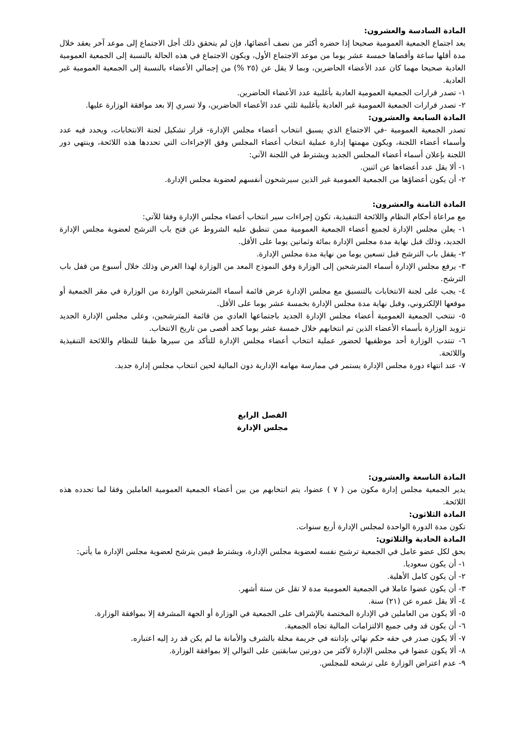المادة السادسة والعشرون:
يعد اجتماع الجمعية العمومية صحيحا إذا حضره أكثر من نصف أعضائها، فإن لم يتحقق ذلك أجل الاجتماع إلى موعد آخر يعقد خلال مدة أقلها ساعة وأقصاها خمسة عشر يوما من موعد الاجتماع الأول، ويكون الاجتماع في هذه الحالة بالنسبة إلى الجمعية العمومية العادية صحيحا مهما كان عدد الأعضاء الحاضرين، وبما لا يقل عن (٢٥ %) من إجمالي الأعضاء بالنسبة إلى الجمعية العمومية غير العادية.
١- تصدر قرارات الجمعية العمومية العادية بأغلبية عدد الأعضاء الحاضرين.
٢- تصدر قرارات الجمعية العمومية غير العادية بأغلبية ثلثي عدد الأعضاء الحاضرين، ولا تسري إلا بعد موافقة الوزارة عليها.
المادة السابعة والعشرون:
تصدر الجمعية العمومية -في الاجتماع الذي يسبق انتخاب أعضاء مجلس الإدارة- قرار تشكيل لجنة الانتخابات، ويحدد فيه عدد وأسماء أعضاء اللجنة، ويكون مهمتها إدارة عملية انتخاب أعضاء المجلس وفق الإجراءات التي تحددها هذه اللائحة، وينتهي دور اللجنة بإعلان أسماء أعضاء المجلس الجديد ويشترط في اللجنة الآتي:
١- ألا يقل عدد أعضاءها عن اثنين.
٢- أن يكون أعضاؤها من الجمعية العمومية غير الذين سيرشحون أنفسهم لعضوية مجلس الإدارة.
المادة الثامنة والعشرون:
مع مراعاة أحكام النظام واللائحة التنفيذية، تكون إجراءات سير انتخاب أعضاء مجلس الإدارة وفقا للآتي:
١- يعلن مجلس الإدارة لجميع أعضاء الجمعية العمومية ممن تنطبق عليه الشروط عن فتح باب الترشح لعضوية مجلس الإدارة الجديد، وذلك قبل نهاية مدة مجلس الإدارة بمائة وثمانين يوما على الأقل.
٢- يقفل باب الترشح قبل تسعين يوما من نهاية مدة مجلس الإدارة.
٣- يرفع مجلس الإدارة أسماء المترشحين إلى الوزارة وفق النموذج المعد من الوزارة لهذا الغرض وذلك خلال أسبوع من قفل باب الترشح.
٤- يجب على لجنة الانتخابات بالتنسيق مع مجلس الإدارة عرض قائمة أسماء المترشحين الواردة من الوزارة في مقر الجمعية أو موقعها الإلكتروني، وقبل نهاية مدة مجلس الإدارة بخمسة عشر يوما على الأقل.
٥- تنتخب الجمعية العمومية أعضاء مجلس الإدارة الجديد باجتماعها العادي من قائمة المترشحين، وعلى مجلس الإدارة الجديد تزويد الوزارة بأسماء الأعضاء الذين تم انتخابهم خلال خمسة عشر يوما كحد أقصى من تاريخ الانتخاب.
٦- تنتدب الوزارة أحد موظفيها لحضور عملية انتخاب أعضاء مجلس الإدارة للتأكد من سيرها طبقا للنظام واللائحة التنفيذية واللائحة.
٧- عند انتهاء دورة مجلس الإدارة يستمر في ممارسة مهامه الإدارية دون المالية لحين انتخاب مجلس إدارة جديد.
الفصل الرابع
مجلس الإدارة
المادة التاسعة والعشرون:
يدير الجمعية مجلس إدارة مكون من ( ٧ ) عضوا، يتم انتخابهم من بين أعضاء الجمعية العمومية العاملين وفقا لما تحدده هذه اللائحة.
المادة الثلاثون:
تكون مدة الدورة الواحدة لمجلس الإدارة أربع سنوات.
المادة الحادية والثلاثون:
يحق لكل عضو عامل في الجمعية ترشيح نفسه لعضوية مجلس الإدارة، ويشترط فيمن يترشح لعضوية مجلس الإدارة ما يأتي:
١- أن يكون سعوديا.
٢- أن يكون كامل الأهلية.
٣- أن يكون عضوا عاملا في الجمعية العمومية مدة لا تقل عن ستة أشهر.
٤- ألا يقل عمره عن (٢١) سنة.
٥- ألا يكون من العاملين في الإدارة المختصة بالإشراف على الجمعية في الوزارة أو الجهة المشرفة إلا بموافقة الوزارة.
٦- أن يكون قد وفى جميع الالتزامات المالية تجاه الجمعية.
٧- ألا يكون صدر في حقه حكم نهائي بإدانته في جريمة مخلة بالشرف والأمانة ما لم يكن قد رد إليه اعتباره.
٨- ألا يكون عضوا في مجلس الإدارة لأكثر من دورتين سابقتين على التوالي إلا بموافقة الوزارة.
٩- عدم اعتراض الوزارة على ترشحه للمجلس.